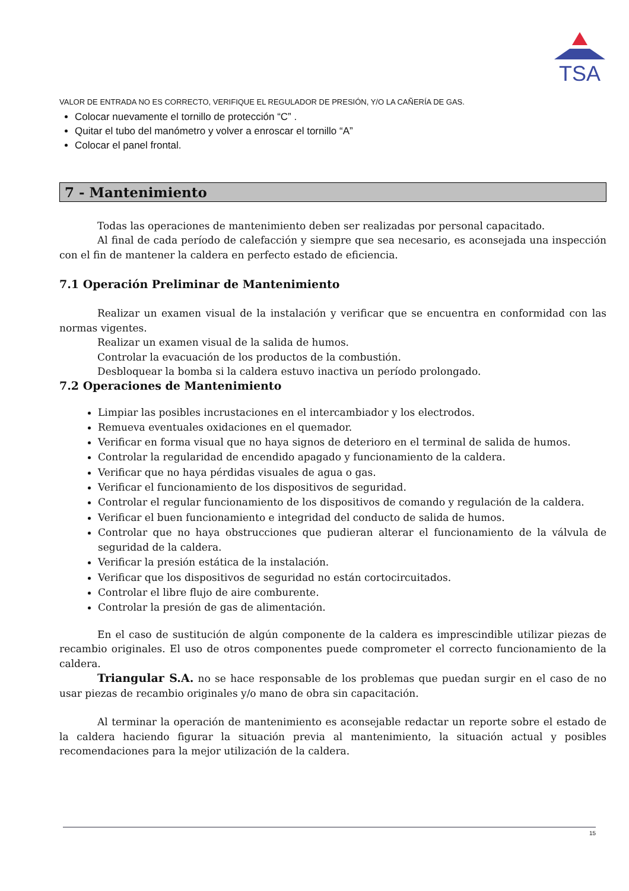TSA
VALOR DE ENTRADA NO ES CORRECTO, VERIFIQUE EL REGULADOR DE PRESIÓN, Y/O LA CAÑERÍA DE GAS.
Colocar nuevamente el tornillo de protección “C” .
Quitar el tubo del manómetro y volver a enroscar el tornillo “A”
Colocar el panel frontal.
7 - Mantenimiento
Todas las operaciones de mantenimiento deben ser realizadas por personal capacitado.
Al final de cada período de calefacción y siempre que sea necesario, es aconsejada una inspección con el fin de mantener la caldera en perfecto estado de eficiencia.
7.1 Operación Preliminar de Mantenimiento
Realizar un examen visual de la instalación y verificar que se encuentra en conformidad con las normas vigentes.
Realizar un examen visual de la salida de humos.
Controlar la evacuación de los productos de la combustión.
Desbloquear la bomba si la caldera estuvo inactiva un período prolongado.
7.2 Operaciones de Mantenimiento
Limpiar las posibles incrustaciones en el intercambiador y los electrodos.
Remueva eventuales oxidaciones en el quemador.
Verificar en forma visual que no haya signos de deterioro en el terminal de salida de humos.
Controlar la regularidad de encendido apagado y funcionamiento de la caldera.
Verificar que no haya pérdidas visuales de agua o gas.
Verificar el funcionamiento de los dispositivos de seguridad.
Controlar el regular funcionamiento de los dispositivos de comando y regulación de la caldera.
Verificar el buen funcionamiento e integridad del conducto de salida de humos.
Controlar que no haya obstrucciones que pudieran alterar el funcionamiento de la válvula de seguridad de la caldera.
Verificar la presión estática de la instalación.
Verificar que los dispositivos de seguridad no están cortocircuitados.
Controlar el libre flujo de aire comburente.
Controlar la presión de gas de alimentación.
En el caso de sustitución de algún componente de la caldera es imprescindible utilizar piezas de recambio originales. El uso de otros componentes puede comprometer el correcto funcionamiento de la caldera.
Triangular S.A. no se hace responsable de los problemas que puedan surgir en el caso de no usar piezas de recambio originales y/o mano de obra sin capacitación.
Al terminar la operación de mantenimiento es aconsejable redactar un reporte sobre el estado de la caldera haciendo figurar la situación previa al mantenimiento, la situación actual y posibles recomendaciones para la mejor utilización de la caldera.
15